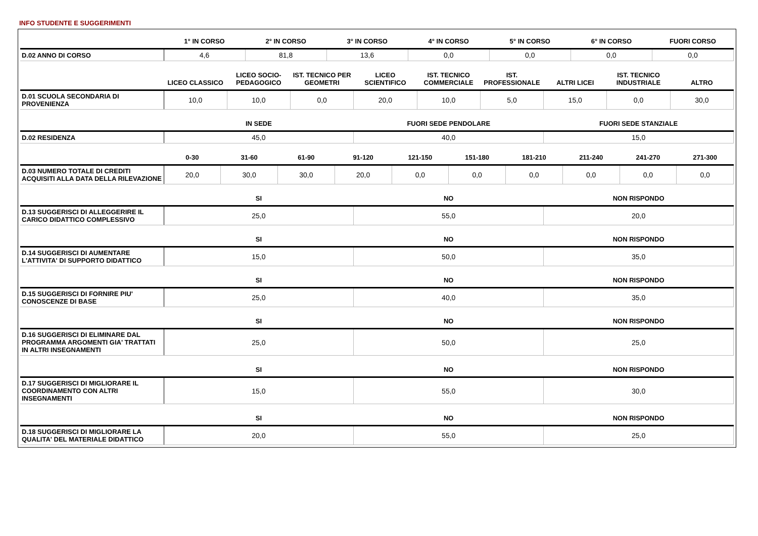INFO STUDENTE E SUGGERIMENTI
| | 1° IN CORSO | 2° IN CORSO | 3° IN CORSO | 4° IN CORSO | 5° IN CORSO | 6° IN CORSO | FUORI CORSO |
| --- | --- | --- | --- | --- | --- | --- | --- |
| D.02 ANNO DI CORSO | 4,6 | 81,8 | 13,6 | 0,0 | 0,0 | 0,0 | 0,0 |
| | LICEO CLASSICO | LICEO SOCIO-PEDAGOGICO | IST. TECNICO PER GEOMETRI | LICEO SCIENTIFICO | IST. TECNICO COMMERCIALE | IST. PROFESSIONALE | ALTRI LICEI | IST. TECNICO INDUSTRIALE | ALTRO |
| --- | --- | --- | --- | --- | --- | --- | --- | --- | --- |
| D.01 SCUOLA SECONDARIA DI PROVENIENZA | 10,0 | 10,0 | 0,0 | 20,0 | 10,0 | 5,0 | 15,0 | 0,0 | 30,0 |
| | IN SEDE | FUORI SEDE PENDOLARE | FUORI SEDE STANZIALE |
| --- | --- | --- | --- |
| D.02 RESIDENZA | 45,0 | 40,0 | 15,0 |
| | 0-30 | 31-60 | 61-90 | 91-120 | 121-150 | 151-180 | 181-210 | 211-240 | 241-270 | 271-300 |
| --- | --- | --- | --- | --- | --- | --- | --- | --- | --- | --- |
| D.03 NUMERO TOTALE DI CREDITI ACQUISITI ALLA DATA DELLA RILEVAZIONE | 20,0 | 30,0 | 30,0 | 20,0 | 0,0 | 0,0 | 0,0 | 0,0 | 0,0 | 0,0 |
| | SI | NO | NON RISPONDO |
| --- | --- | --- | --- |
| D.13 SUGGERISCI DI ALLEGGERIRE IL CARICO DIDATTICO COMPLESSIVO | 25,0 | 55,0 | 20,0 |
| | SI | NO | NON RISPONDO |
| --- | --- | --- | --- |
| D.14 SUGGERISCI DI AUMENTARE L'ATTIVITA' DI SUPPORTO DIDATTICO | 15,0 | 50,0 | 35,0 |
| | SI | NO | NON RISPONDO |
| --- | --- | --- | --- |
| D.15 SUGGERISCI DI FORNIRE PIU' CONOSCENZE DI BASE | 25,0 | 40,0 | 35,0 |
| | SI | NO | NON RISPONDO |
| --- | --- | --- | --- |
| D.16 SUGGERISCI DI ELIMINARE DAL PROGRAMMA ARGOMENTI GIA' TRATTATI IN ALTRI INSEGNAMENTI | 25,0 | 50,0 | 25,0 |
| | SI | NO | NON RISPONDO |
| --- | --- | --- | --- |
| D.17 SUGGERISCI DI MIGLIORARE IL COORDINAMENTO CON ALTRI INSEGNAMENTI | 15,0 | 55,0 | 30,0 |
| | SI | NO | NON RISPONDO |
| --- | --- | --- | --- |
| D.18 SUGGERISCI DI MIGLIORARE LA QUALITA' DEL MATERIALE DIDATTICO | 20,0 | 55,0 | 25,0 |